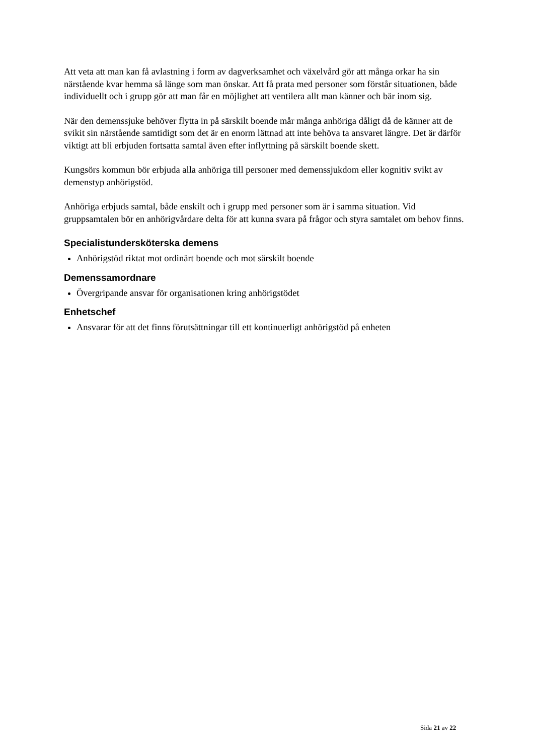Att veta att man kan få avlastning i form av dagverksamhet och växelvård gör att många orkar ha sin närstående kvar hemma så länge som man önskar. Att få prata med personer som förstår situationen, både individuellt och i grupp gör att man får en möjlighet att ventilera allt man känner och bär inom sig.
När den demenssjuke behöver flytta in på särskilt boende mår många anhöriga dåligt då de känner att de svikit sin närstående samtidigt som det är en enorm lättnad att inte behöva ta ansvaret längre. Det är därför viktigt att bli erbjuden fortsatta samtal även efter inflyttning på särskilt boende skett.
Kungsörs kommun bör erbjuda alla anhöriga till personer med demenssjukdom eller kognitiv svikt av demenstyp anhörigstöd.
Anhöriga erbjuds samtal, både enskilt och i grupp med personer som är i samma situation. Vid gruppsamtalen bör en anhörigvårdare delta för att kunna svara på frågor och styra samtalet om behov finns.
Specialistundersköterska demens
Anhörigstöd riktat mot ordinärt boende och mot särskilt boende
Demenssamordnare
Övergripande ansvar för organisationen kring anhörigstödet
Enhetschef
Ansvarar för att det finns förutsättningar till ett kontinuerligt anhörigstöd på enheten
Sida 21 av 22